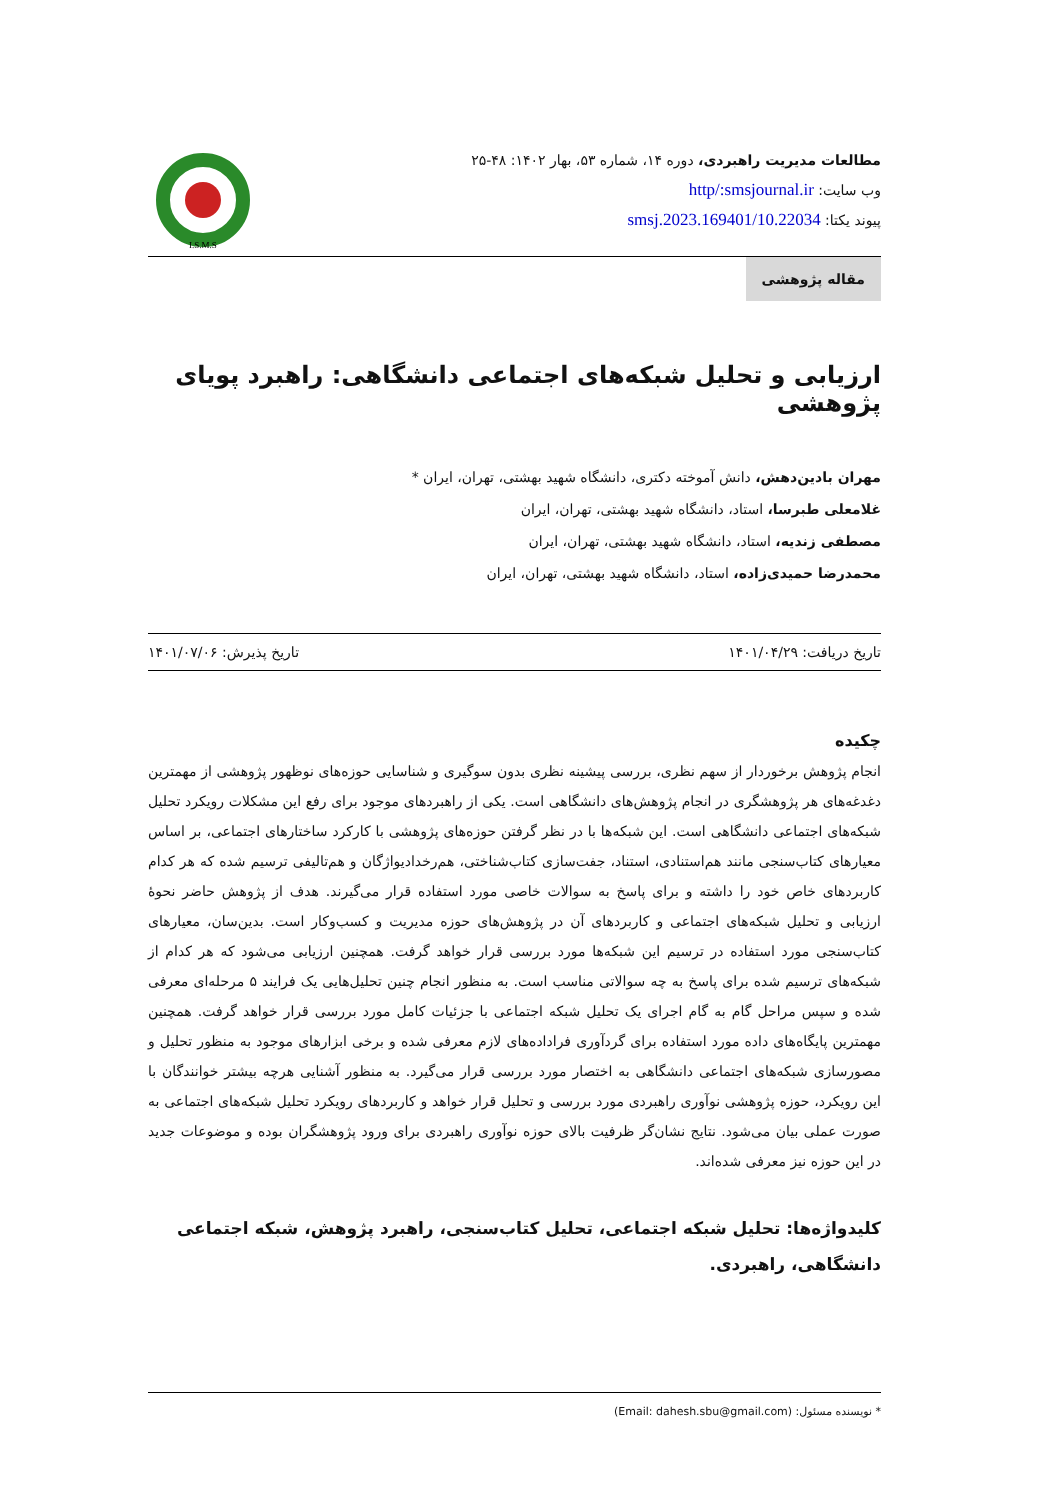مطالعات مدیریت راهبردی، دوره ۱۴، شماره ۵۳، بهار ۱۴۰۲: ۴۸-۲۵
وب سایت: http/:smsjournal.ir
پیوند یکتا: 10.22034/smsj.2023.169401
I.S.M.S
مقاله پژوهشی
ارزیابی و تحلیل شبکه‌های اجتماعی دانشگاهی: راهبرد پویای پژوهشی
مهران بادین‌دهش، دانش آموخته دکتری، دانشگاه شهید بهشتی، تهران، ایران *
غلامعلی طبرسا، استاد، دانشگاه شهید بهشتی، تهران، ایران
مصطفی زندیه، استاد، دانشگاه شهید بهشتی، تهران، ایران
محمدرضا حمیدی‌زاده، استاد، دانشگاه شهید بهشتی، تهران، ایران
تاریخ دریافت: ۱۴۰۱/۰۴/۲۹ تاریخ پذیرش: ۱۴۰۱/۰۷/۰۶
چکیده
انجام پژوهش برخوردار از سهم نظری، بررسی پیشینه نظری بدون سوگیری و شناسایی حوزه‌های نوظهور پژوهشی از مهمترین دغدغه‌های هر پژوهشگری در انجام پژوهش‌های دانشگاهی است. یکی از راهبردهای موجود برای رفع این مشکلات رویکرد تحلیل شبکه‌های اجتماعی دانشگاهی است. این شبکه‌ها با در نظر گرفتن حوزه‌های پژوهشی با کارکرد ساختارهای اجتماعی، بر اساس معیارهای کتاب‌سنجی مانند هم‌استنادی، استناد، جفت‌سازی کتاب‌شناختی، هم‌رخدادیواژگان و هم‌تالیفی ترسیم شده که هر کدام کاربردهای خاص خود را داشته و برای پاسخ به سوالات خاصی مورد استفاده قرار می‌گیرند. هدف از پژوهش حاضر نحوهٔ ارزیابی و تحلیل شبکه‌های اجتماعی و کاربردهای آن در پژوهش‌های حوزه مدیریت و کسب‌وکار است. بدین‌سان، معیارهای کتاب‌سنجی مورد استفاده در ترسیم این شبکه‌ها مورد بررسی قرار خواهد گرفت. همچنین ارزیابی می‌شود که هر کدام از شبکه‌های ترسیم شده برای پاسخ به چه سوالاتی مناسب است. به منظور انجام چنین تحلیل‌هایی یک فرایند ۵ مرحله‌ای معرفی شده و سپس مراحل گام به گام اجرای یک تحلیل شبکه اجتماعی با جزئیات کامل مورد بررسی قرار خواهد گرفت. همچنین مهمترین پایگاه‌های داده مورد استفاده برای گردآوری فراداده‌های لازم معرفی شده و برخی ابزارهای موجود به منظور تحلیل و مصورسازی شبکه‌های اجتماعی دانشگاهی به اختصار مورد بررسی قرار می‌گیرد. به منظور آشنایی هرچه بیشتر خوانندگان با این رویکرد، حوزه پژوهشی نوآوری راهبردی مورد بررسی و تحلیل قرار خواهد و کاربردهای رویکرد تحلیل شبکه‌های اجتماعی به صورت عملی بیان می‌شود. نتایج نشان‌گر ظرفیت بالای حوزه نوآوری راهبردی برای ورود پژوهشگران بوده و موضوعات جدید در این حوزه نیز معرفی شده‌اند.
کلیدواژه‌ها: تحلیل شبکه اجتماعی، تحلیل کتاب‌سنجی، راهبرد پژوهش، شبکه اجتماعی دانشگاهی، راهبردی.
* نویسنده مسئول: (Email: dahesh.sbu@gmail.com)